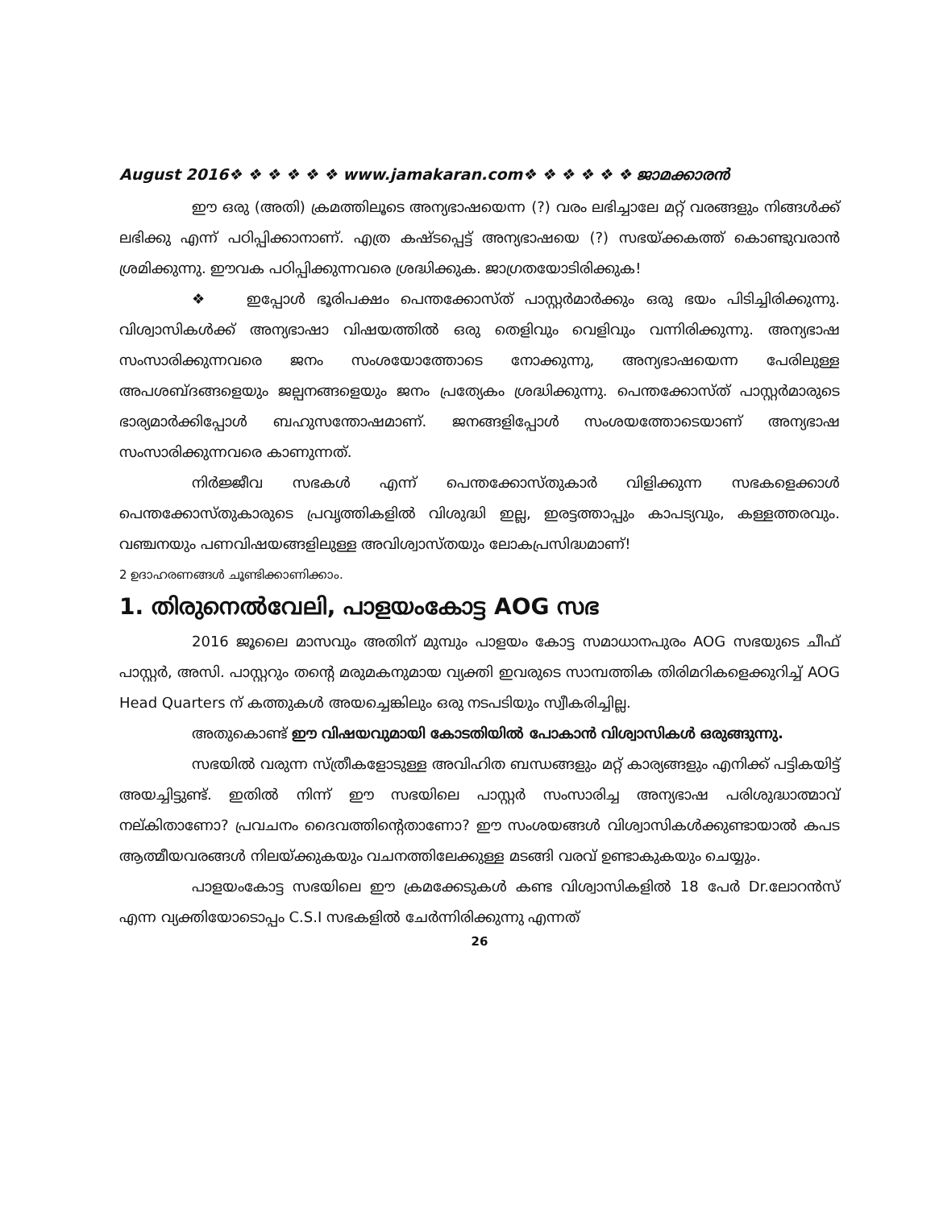August 2016❖ ❖ ❖ ❖ ❖ ❖ www.jamakaran.com❖ ❖ ❖ ❖ ❖ ❖ ജാമക്കാരൻ
ഈ ഒരു (അതി) ക്രമത്തിലൂടെ അന്യഭാഷയെന്ന (?) വരം ലഭിച്ചാലേ മറ്റ് വരങ്ങളും നിങ്ങൾക്ക് ലഭിക്കു എന്ന് പഠിപ്പിക്കാനാണ്. എത്ര കഷ്ടപ്പെട്ട് അന്യഭാഷയെ (?) സഭയ്ക്കകത്ത് കൊണ്ടുവരാൻ ശ്രമിക്കുന്നു. ഈവക പഠിപ്പിക്കുന്നവരെ ശ്രദ്ധിക്കുക. ജാഗ്രതയോടിരിക്കുക!
❖ ഇപ്പോൾ ഭൂരിപക്ഷം പെന്തക്കോസ്ത് പാസ്റ്റർമാർക്കും ഒരു ഭയം പിടിച്ചിരിക്കുന്നു. വിശ്വാസികൾക്ക് അന്യഭാഷാ വിഷയത്തിൽ ഒരു തെളിവും വെളിവും വന്നിരിക്കുന്നു. അന്യഭാഷ സംസാരിക്കുന്നവരെ ജനം സംശയോത്തോടെ നോക്കുന്നു, അന്യഭാഷയെന്ന പേരിലുള്ള അപശബ്ദങ്ങളെയും ജല്പനങ്ങളെയും ജനം പ്രത്യേകം ശ്രദ്ധിക്കുന്നു. പെന്തക്കോസ്ത് പാസ്റ്റർമാരുടെ ഭാര്യമാർക്കിപ്പോൾ ബഹുസന്തോഷമാണ്. ജനങ്ങളിപ്പോൾ സംശയത്തോടെയാണ് അന്യഭാഷ സംസാരിക്കുന്നവരെ കാണുന്നത്.
നിർജ്ജീവ സഭകൾ എന്ന് പെന്തക്കോസ്തുകാർ വിളിക്കുന്ന സഭകളെക്കാൾ പെന്തക്കോസ്തുകാരുടെ പ്രവൃത്തികളിൽ വിശുദ്ധി ഇല്ല, ഇരട്ടത്താപ്പും കാപട്യവും, കള്ളത്തരവും. വഞ്ചനയും പണവിഷയങ്ങളിലുള്ള അവിശ്വാസ്തയും ലോകപ്രസിദ്ധമാണ്!
2 ഉദാഹരണങ്ങൾ ചൂണ്ടിക്കാണിക്കാം.
1. തിരുനെൽവേലി, പാളയംകോട്ട AOG സഭ
2016 ജൂലൈ മാസവും അതിന് മുമ്പും പാളയം കോട്ട സമാധാനപുരം AOG സഭയുടെ ചീഫ് പാസ്റ്റർ, അസി. പാസ്റ്ററും തന്റെ മരുമകനുമായ വ്യക്തി ഇവരുടെ സാമ്പത്തിക തിരിമറികളെക്കുറിച്ച് AOG Head Quarters ന് കത്തുകൾ അയച്ചെങ്കിലും ഒരു നടപടിയും സ്വീകരിച്ചില്ല.
അതുകൊണ്ട് ഈ വിഷയവുമായി കോടതിയിൽ പോകാൻ വിശ്വാസികൾ ഒരുങ്ങുന്നു.
സഭയിൽ വരുന്ന സ്ത്രീകളോടുള്ള അവിഹിത ബന്ധങ്ങളും മറ്റ് കാര്യങ്ങളും എനിക്ക് പട്ടികയിട്ട് അയച്ചിട്ടുണ്ട്. ഇതിൽ നിന്ന് ഈ സഭയിലെ പാസ്റ്റർ സംസാരിച്ച അന്യഭാഷ പരിശുദ്ധാത്മാവ് നല്കിതാണോ? പ്രവചനം ദൈവത്തിന്റെതാണോ? ഈ സംശയങ്ങൾ വിശ്വാസികൾക്കുണ്ടായാൽ കപട ആത്മീയവരങ്ങൾ നിലയ്ക്കുകയും വചനത്തിലേക്കുള്ള മടങ്ങി വരവ് ഉണ്ടാകുകയും ചെയ്യും.
പാളയംകോട്ട സഭയിലെ ഈ ക്രമക്കേടുകൾ കണ്ട വിശ്വാസികളിൽ 18 പേർ Dr.ലോറൻസ് എന്ന വ്യക്തിയോടൊപ്പം C.S.I സഭകളിൽ ചേർന്നിരിക്കുന്നു എന്നത്
26